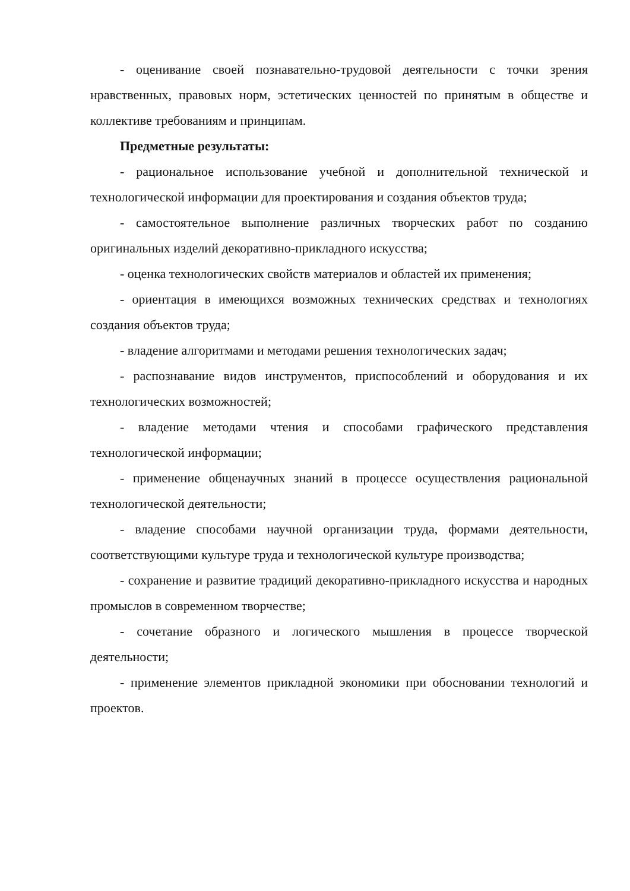- оценивание своей познавательно-трудовой деятельности с точки зрения нравственных, правовых норм, эстетических ценностей по принятым в обществе и коллективе требованиям и принципам.
Предметные результаты:
- рациональное использование учебной и дополнительной технической и технологической информации для проектирования и создания объектов труда;
- самостоятельное выполнение различных творческих работ по созданию оригинальных изделий декоративно-прикладного искусства;
- оценка технологических свойств материалов и областей их применения;
- ориентация в имеющихся возможных технических средствах и технологиях создания объектов труда;
- владение алгоритмами и методами решения технологических задач;
- распознавание видов инструментов, приспособлений и оборудования и их технологических возможностей;
- владение методами чтения и способами графического представления технологической информации;
- применение общенаучных знаний в процессе осуществления рациональной технологической деятельности;
- владение способами научной организации труда, формами деятельности, соответствующими культуре труда и технологической культуре производства;
- сохранение и развитие традиций декоративно-прикладного искусства и народных промыслов в современном творчестве;
- сочетание образного и логического мышления в процессе творческой деятельности;
- применение элементов прикладной экономики при обосновании технологий и проектов.